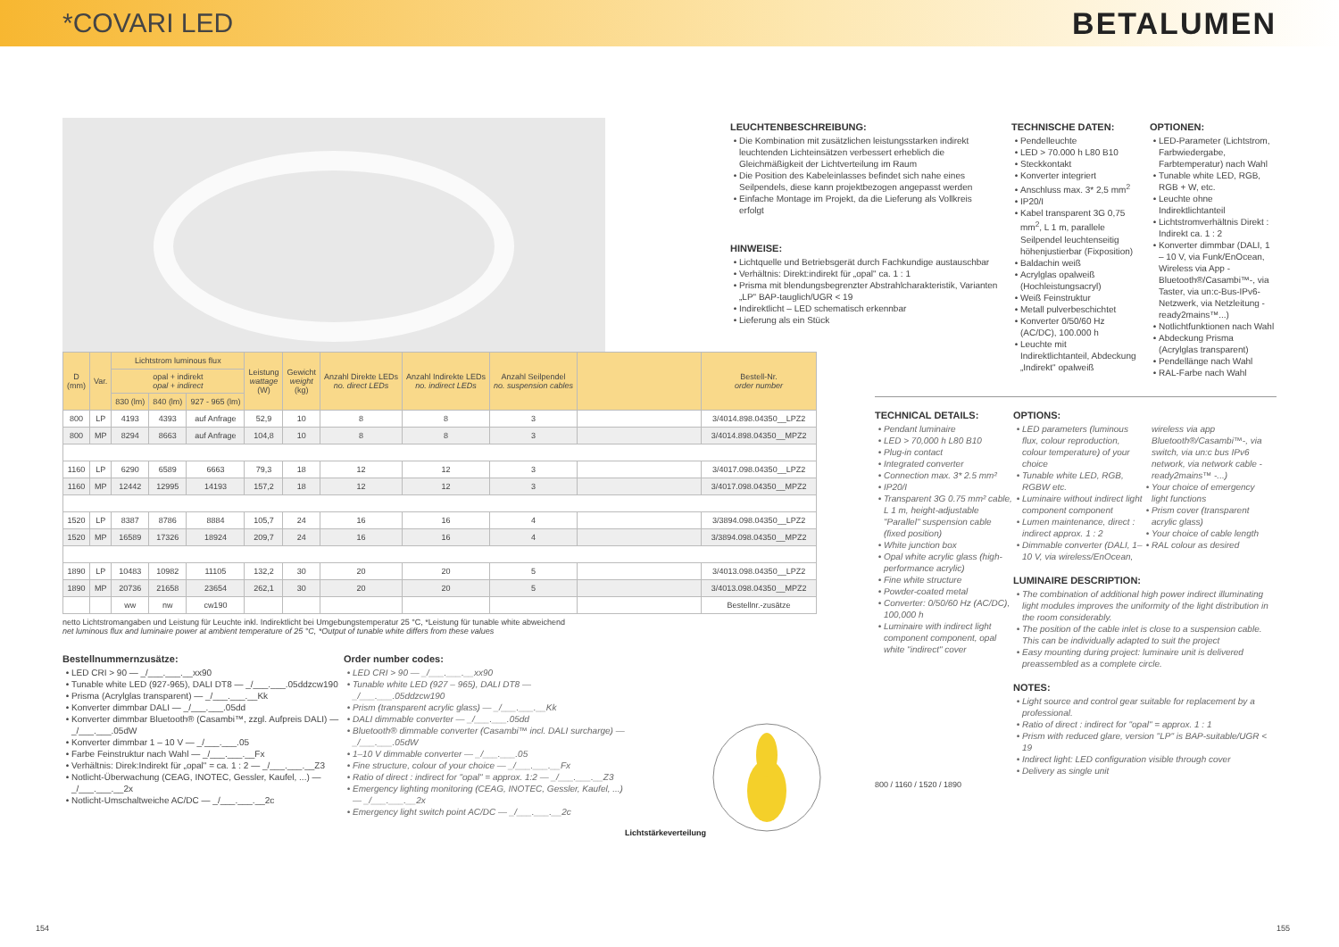*COVARI LED BETALUMEN
LEUCHTENBESCHREIBUNG:
Die Kombination mit zusätzlichen leistungsstarken indirekt leuchtenden Lichteinsätzen verbessert erheblich die Gleichmäßigkeit der Lichtverteilung im Raum
Die Position des Kabeleinlasses befindet sich nahe eines Seilpendels, diese kann projektbezogen angepasst werden
Einfache Montage im Projekt, da die Lieferung als Vollkreis erfolgt
HINWEISE:
Lichtquelle und Betriebsgerät durch Fachkundige austauschbar
Verhältnis: Direkt:indirekt für „opal" ca. 1 : 1
Prisma mit blendungsbegrenzter Abstrahlcharakteristik, Varianten „LP" BAP-tauglich/UGR < 19
Indirektlicht – LED schematisch erkennbar
Lieferung als ein Stück
TECHNISCHE DATEN:
Pendelleuchte
LED > 70.000 h L80 B10
Steckkontakt
Konverter integriert
Anschluss max. 3* 2,5 mm<sup>2</sup>
IP20/I
Kabel transparent 3G 0,75 mm<sup>2</sup>, L 1 m, parallele Seilpendel leuchtenseitig höhenjustierbar (Fixposition)
Baldachin weiß
Acrylglas opalweiß (Hochleistungsacryl)
Weiß Feinstruktur
Metall pulverbeschichtet
Konverter 0/50/60 Hz (AC/DC), 100.000 h
Leuchte mit Indirektlichtanteil, Abdeckung „Indirekt" opalweiß
OPTIONEN:
LED-Parameter (Lichtstrom, Farbwiedergabe, Farbtemperatur) nach Wahl
Tunable white LED, RGB, RGB + W, etc.
Leuchte ohne Indirektlichtanteil
Lichtstromverhältnis Direkt : Indirekt ca. 1 : 2
Konverter dimmbar (DALI, 1 – 10 V, via Funk/EnOcean, Wireless via App -Bluetooth®/Casambi™-, via Taster, via un:c-Bus-IPv6-Netzwerk, via Netzleitung -ready2mains™...)
Notlichtfunktionen nach Wahl
Abdeckung Prisma (Acrylglas transparent)
Pendellänge nach Wahl
RAL-Farbe nach Wahl
| D (mm) | Var. | Lichtstrom luminous flux | | | Leistung wattage (W) | Gewicht weight (kg) | Anzahl Direkte LEDs no. direct LEDs | Anzahl Indirekte LEDs no. indirect LEDs | Anzahl Seilpendel no. suspension cables | | Bestell-Nr. order number |
| --- | --- | --- | --- | --- | --- | --- | --- | --- | --- | --- | --- |
| | | opal + indirekt opal + indirect | | | | | | | | | |
| | | 830 (lm) | 840 (lm) | 927 - 965 (lm) | | | | | | | |
| 800 | LP | 4193 | 4393 | auf Anfrage | 52,9 | 10 | 8 | 8 | 3 | | 3/4014.898.04350__LPZ2 |
| 800 | MP | 8294 | 8663 | auf Anfrage | 104,8 | 10 | 8 | 8 | 3 | | 3/4014.898.04350__MPZ2 |
| 1160 | LP | 6290 | 6589 | 6663 | 79,3 | 18 | 12 | 12 | 3 | | 3/4017.098.04350__LPZ2 |
| 1160 | MP | 12442 | 12995 | 14193 | 157,2 | 18 | 12 | 12 | 3 | | 3/4017.098.04350__MPZ2 |
| 1520 | LP | 8387 | 8786 | 8884 | 105,7 | 24 | 16 | 16 | 4 | | 3/3894.098.04350__LPZ2 |
| 1520 | MP | 16589 | 17326 | 18924 | 209,7 | 24 | 16 | 16 | 4 | | 3/3894.098.04350__MPZ2 |
| 1890 | LP | 10483 | 10982 | 11105 | 132,2 | 30 | 20 | 20 | 5 | | 3/4013.098.04350__LPZ2 |
| 1890 | MP | 20736 | 21658 | 23654 | 262,1 | 30 | 20 | 20 | 5 | | 3/4013.098.04350__MPZ2 |
| | | ww | nw | cw190 | | | | | | | Bestellnr.-zusätze |
netto Lichtstromangaben und Leistung für Leuchte inkl. Indirektlicht bei Umgebungstemperatur 25 °C, *Leistung für tunable white abweichend
net luminous flux and luminaire power at ambient temperature of 25 °C, *Output of tunable white differs from these values
Bestellnummernzusätze:
LED CRI > 90 — _/___.___.__xx90
Tunable white LED (927-965), DALI DT8 — _/___.___.05ddzcw190
Prisma (Acrylglas transparent) — _/___.___.__Kk
Konverter dimmbar DALI — _/___.___.05dd
Konverter dimmbar Bluetooth® (Casambi™, zzgl. Aufpreis DALI) — _/___.___.05dW
Konverter dimmbar 1 – 10 V — _/___.___.05
Farbe Feinstruktur nach Wahl — _/___.___.__Fx
Verhältnis: Direk:Indirekt für „opal" = ca. 1 : 2 — _/___.___.__Z3
Notlicht-Überwachung (CEAG, INOTEC, Gessler, Kaufel, ...) — _/___.___.__2x
Notlicht-Umschaltweiche AC/DC — _/___.___.__2c
Order number codes:
LED CRI > 90 — _/___.___.__xx90
Tunable white LED (927 – 965), DALI DT8 — _/___.___.05ddzcw190
Prism (transparent acrylic glass) — _/___.___.__Kk
DALI dimmable converter — _/___.___.05dd
Bluetooth® dimmable converter (Casambi™ incl. DALI surcharge) — _/___.___.05dW
1–10 V dimmable converter — _/___.___.05
Fine structure, colour of your choice — _/___.___.__Fx
Ratio of direct : indirect for "opal" = approx. 1:2 — _/___.___.__Z3
Emergency lighting monitoring (CEAG, INOTEC, Gessler, Kaufel, ...) — _/___.___.__2x
Emergency light switch point AC/DC — _/___.___.__2c
Lichtstärkeverteilung
TECHNICAL DETAILS:
Pendant luminaire
LED > 70,000 h L80 B10
Plug-in contact
Integrated converter
Connection max. 3* 2.5 mm²
IP20/I
Transparent 3G 0.75 mm² cable, L 1 m, height-adjustable "Parallel" suspension cable (fixed position)
White junction box
Opal white acrylic glass (high-performance acrylic)
Fine white structure
Powder-coated metal
Converter: 0/50/60 Hz (AC/DC), 100,000 h
Luminaire with indirect light component component, opal white "indirect" cover
OPTIONS:
LED parameters (luminous flux, colour reproduction, colour temperature) of your choice
Tunable white LED, RGB, RGBW etc.
Luminaire without indirect light component component
Lumen maintenance, direct : indirect approx. 1 : 2
Dimmable converter (DALI, 1–10 V, via wireless/EnOcean, wireless via app Bluetooth®/Casambi™-, via switch, via un:c bus IPv6 network, via network cable -ready2mains™ -...)
Your choice of emergency light functions
Prism cover (transparent acrylic glass)
Your choice of cable length
RAL colour as desired
LUMINAIRE DESCRIPTION:
The combination of additional high power indirect illuminating light modules improves the uniformity of the light distribution in the room considerably.
The position of the cable inlet is close to a suspension cable. This can be individually adapted to suit the project
Easy mounting during project: luminaire unit is delivered preassembled as a complete circle.
NOTES:
Light source and control gear suitable for replacement by a professional.
Ratio of direct : indirect for "opal" = approx. 1 : 1
Prism with reduced glare, version "LP" is BAP-suitable/UGR < 19
Indirect light: LED configuration visible through cover
Delivery as single unit
800 / 1160 / 1520 / 1890
154 155